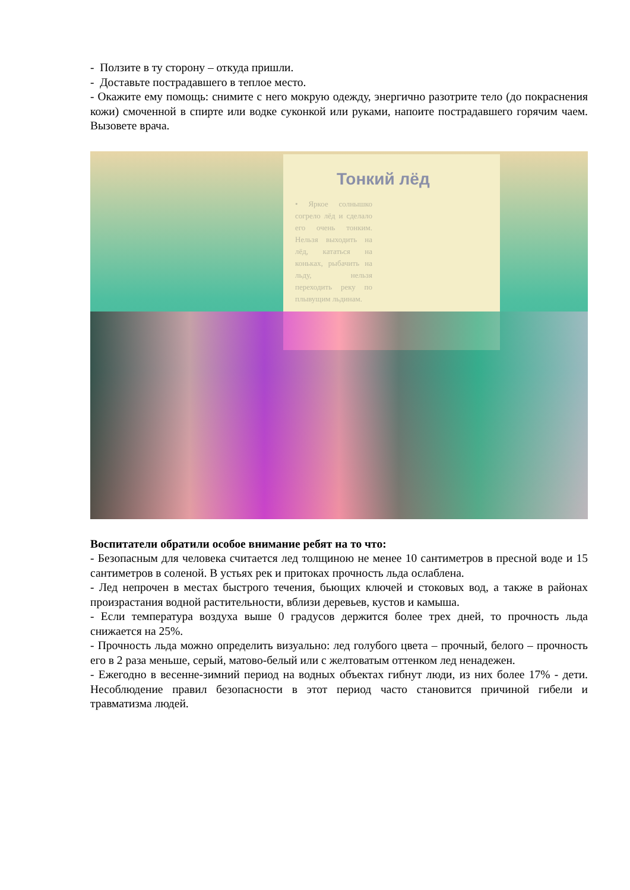- Ползите в ту сторону – откуда пришли.
- Доставьте пострадавшего в теплое место.
- Окажите ему помощь: снимите с него мокрую одежду, энергично разотрите тело (до покраснения кожи) смоченной в спирте или водке суконкой или руками, напоите пострадавшего горячим чаем. Вызовете врача.
Тонкий лёд
• Яркое солнышко согрело лёд и сделало его очень тонким. Нельзя выходить на лёд, кататься на коньках, рыбачить на льду, нельзя переходить реку по плывущим льдинам.
Воспитатели обратили особое внимание ребят на то что:
- Безопасным для человека считается лед толщиною не менее 10 сантиметров в пресной воде и 15 сантиметров в соленой. В устьях рек и притоках прочность льда ослаблена.
- Лед непрочен в местах быстрого течения, бьющих ключей и стоковых вод, а также в районах произрастания водной растительности, вблизи деревьев, кустов и камыша.
- Если температура воздуха выше 0 градусов держится более трех дней, то прочность льда снижается на 25%.
- Прочность льда можно определить визуально: лед голубого цвета – прочный, белого – прочность его в 2 раза меньше, серый, матово-белый или с желтоватым оттенком лед ненадежен.
- Ежегодно в весенне-зимний период на водных объектах гибнут люди, из них более 17% - дети. Несоблюдение правил безопасности в этот период часто становится причиной гибели и травматизма людей.